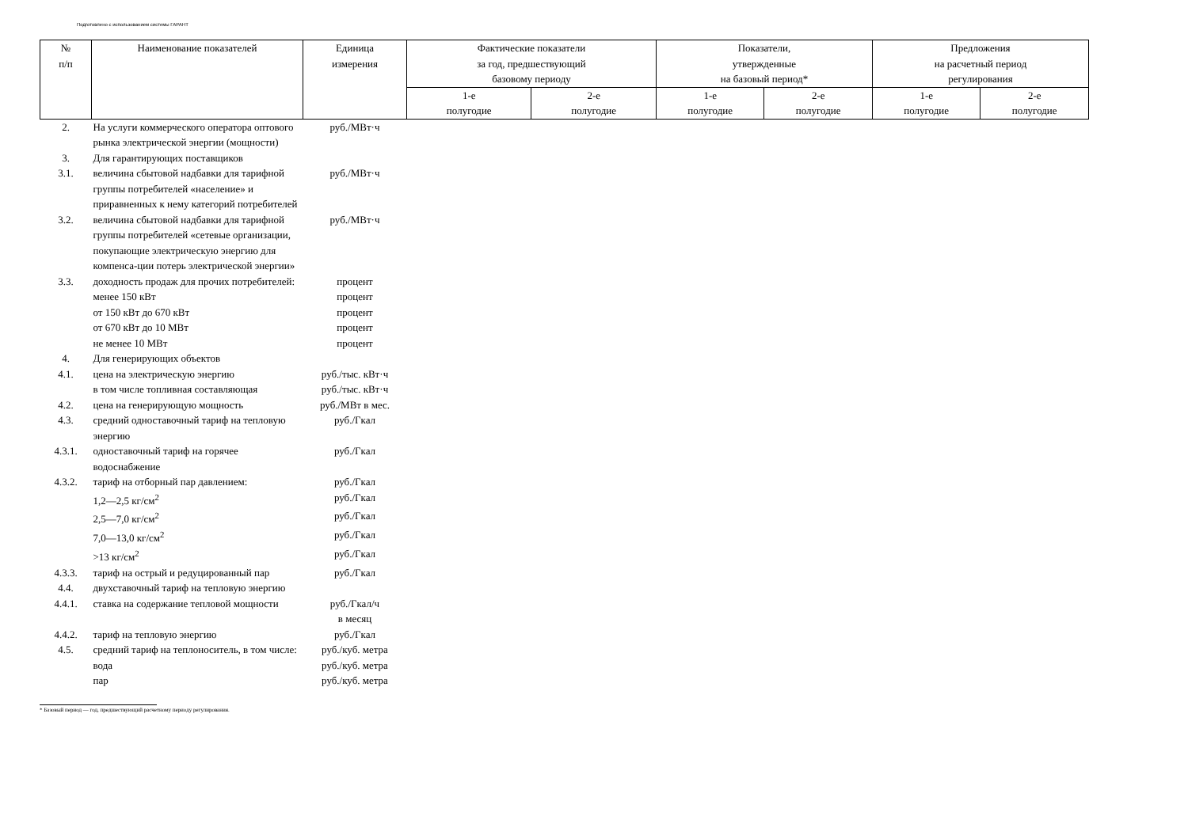Подготовлено с использованием системы ГАРАНТ
| № п/п | Наименование показателей | Единица измерения | Фактические показатели за год, предшествующий базовому периоду | | Показатели, утвержденные на базовый период* | | Предложения на расчетный период регулирования | |
| --- | --- | --- | --- | --- | --- | --- | --- | --- |
| | | | 1-е полугодие | 2-е полугодие | 1-е полугодие | 2-е полугодие | 1-е полугодие | 2-е полугодие |
| 2. | На услуги коммерческого оператора оптового рынка электрической энергии (мощности) | руб./МВт·ч | | | | | | |
| 3. | Для гарантирующих поставщиков | | | | | | | |
| 3.1. | величина сбытовой надбавки для тарифной группы потребителей «население» и приравненных к нему категорий потребителей | руб./МВт·ч | | | | | | |
| 3.2. | величина сбытовой надбавки для тарифной группы потребителей «сетевые организации, покупающие электрическую энергию для компенса-ции потерь электрической энергии» | руб./МВт·ч | | | | | | |
| 3.3. | доходность продаж для прочих потребителей: | процент | | | | | | |
| | менее 150 кВт | процент | | | | | | |
| | от 150 кВт до 670 кВт | процент | | | | | | |
| | от 670 кВт до 10 МВт | процент | | | | | | |
| | не менее 10 МВт | процент | | | | | | |
| 4. | Для генерирующих объектов | | | | | | | |
| 4.1. | цена на электрическую энергию | руб./тыс. кВт·ч | | | | | | |
| | в том числе топливная составляющая | руб./тыс. кВт·ч | | | | | | |
| 4.2. | цена на генерирующую мощность | руб./МВт в мес. | | | | | | |
| 4.3. | средний одноставочный тариф на тепловую энергию | руб./Гкал | | | | | | |
| 4.3.1. | одноставочный тариф на горячее водоснабжение | руб./Гкал | | | | | | |
| 4.3.2. | тариф на отборный пар давлением: | руб./Гкал | | | | | | |
| | 1,2—2,5 кг/см<sup>2</sup> | руб./Гкал | | | | | | |
| | 2,5—7,0 кг/см<sup>2</sup> | руб./Гкал | | | | | | |
| | 7,0—13,0 кг/см<sup>2</sup> | руб./Гкал | | | | | | |
| | >13 кг/см<sup>2</sup> | руб./Гкал | | | | | | |
| 4.3.3. | тариф на острый и редуцированный пар | руб./Гкал | | | | | | |
| 4.4. | двухставочный тариф на тепловую энергию | | | | | | | |
| 4.4.1. | ставка на содержание тепловой мощности | руб./Гкал/ч в месяц | | | | | | |
| 4.4.2. | тариф на тепловую энергию | руб./Гкал | | | | | | |
| 4.5. | средний тариф на теплоноситель, в том числе: | руб./куб. метра | | | | | | |
| | вода | руб./куб. метра | | | | | | |
| | пар | руб./куб. метра | | | | | | |
* Базовый период — год, предшествующий расчетному периоду регулирования.